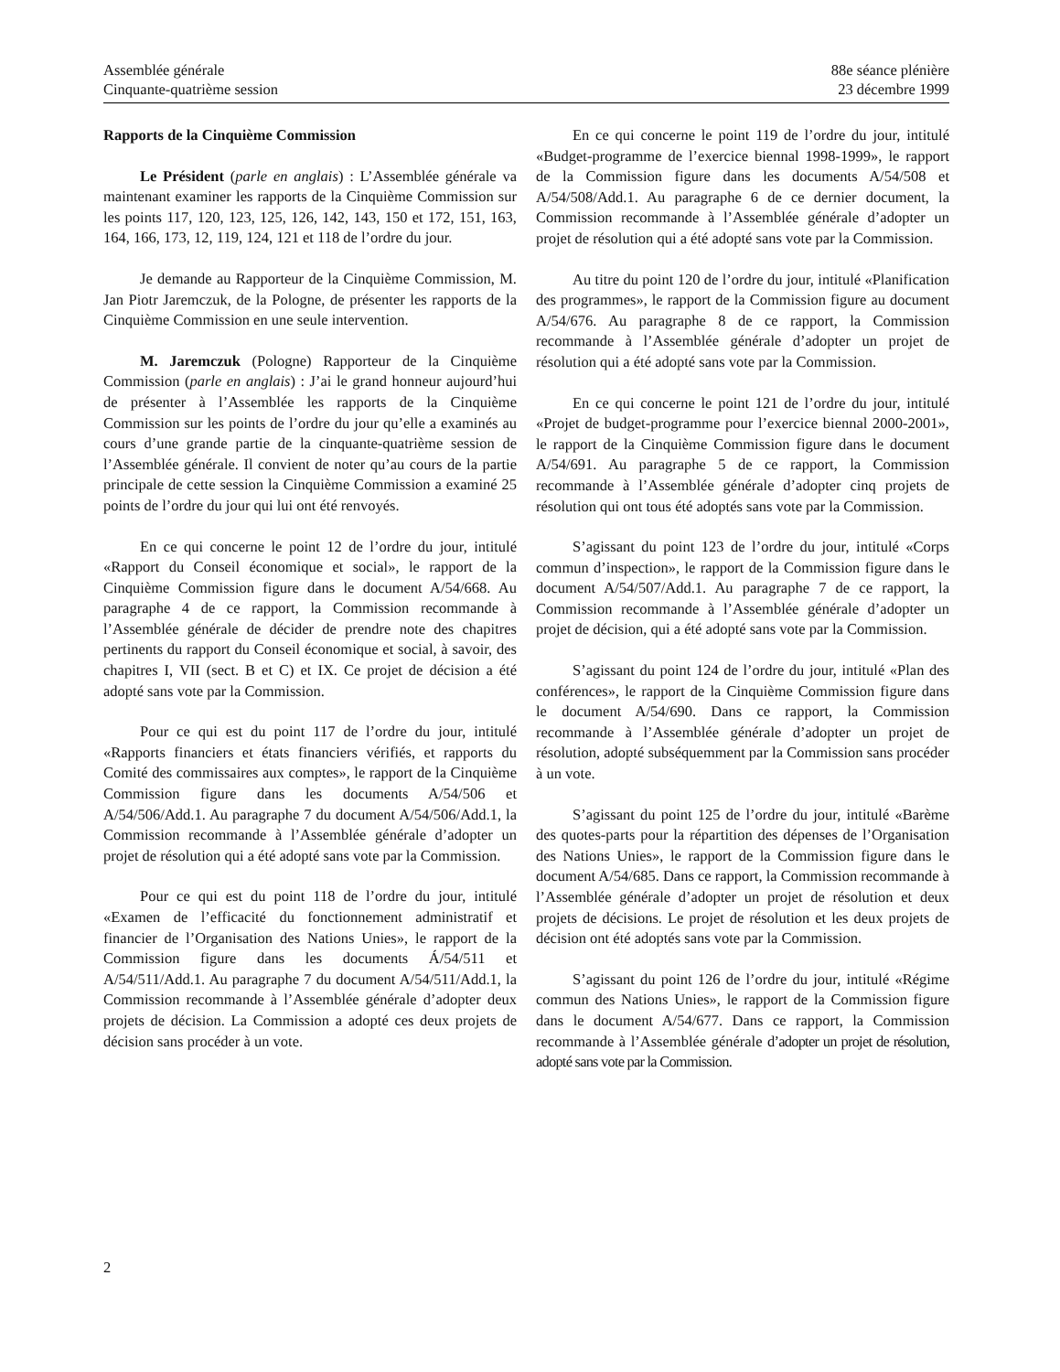Assemblée générale
Cinquante-quatrième session
88e séance plénière
23 décembre 1999
Rapports de la Cinquième Commission
Le Président (parle en anglais) : L’Assemblée générale va maintenant examiner les rapports de la Cinquième Commission sur les points 117, 120, 123, 125, 126, 142, 143, 150 et 172, 151, 163, 164, 166, 173, 12, 119, 124, 121 et 118 de l’ordre du jour.
Je demande au Rapporteur de la Cinquième Commission, M. Jan Piotr Jaremczuk, de la Pologne, de présenter les rapports de la Cinquième Commission en une seule intervention.
M. Jaremczuk (Pologne) Rapporteur de la Cinquième Commission (parle en anglais) : J’ai le grand honneur aujourd’hui de présenter à l’Assemblée les rapports de la Cinquième Commission sur les points de l’ordre du jour qu’elle a examinés au cours d’une grande partie de la cinquante-quatrième session de l’Assemblée générale. Il convient de noter qu’au cours de la partie principale de cette session la Cinquième Commission a examiné 25 points de l’ordre du jour qui lui ont été renvoyés.
En ce qui concerne le point 12 de l’ordre du jour, intitulé «Rapport du Conseil économique et social», le rapport de la Cinquième Commission figure dans le document A/54/668. Au paragraphe 4 de ce rapport, la Commission recommande à l’Assemblée générale de décider de prendre note des chapitres pertinents du rapport du Conseil économique et social, à savoir, des chapitres I, VII (sect. B et C) et IX. Ce projet de décision a été adopté sans vote par la Commission.
Pour ce qui est du point 117 de l’ordre du jour, intitulé «Rapports financiers et états financiers vérifiés, et rapports du Comité des commissaires aux comptes», le rapport de la Cinquième Commission figure dans les documents A/54/506 et A/54/506/Add.1. Au paragraphe 7 du document A/54/506/Add.1, la Commission recommande à l’Assemblée générale d’adopter un projet de résolution qui a été adopté sans vote par la Commission.
Pour ce qui est du point 118 de l’ordre du jour, intitulé «Examen de l’efficacité du fonctionnement administratif et financier de l’Organisation des Nations Unies», le rapport de la Commission figure dans les documents Á/54/511 et A/54/511/Add.1. Au paragraphe 7 du document A/54/511/Add.1, la Commission recommande à l’Assemblée générale d’adopter deux projets de décision. La Commission a adopté ces deux projets de décision sans procéder à un vote.
En ce qui concerne le point 119 de l’ordre du jour, intitulé «Budget-programme de l’exercice biennal 1998-1999», le rapport de la Commission figure dans les documents A/54/508 et A/54/508/Add.1. Au paragraphe 6 de ce dernier document, la Commission recommande à l’Assemblée générale d’adopter un projet de résolution qui a été adopté sans vote par la Commission.
Au titre du point 120 de l’ordre du jour, intitulé «Planification des programmes», le rapport de la Commission figure au document A/54/676. Au paragraphe 8 de ce rapport, la Commission recommande à l’Assemblée générale d’adopter un projet de résolution qui a été adopté sans vote par la Commission.
En ce qui concerne le point 121 de l’ordre du jour, intitulé «Projet de budget-programme pour l’exercice biennal 2000-2001», le rapport de la Cinquième Commission figure dans le document A/54/691. Au paragraphe 5 de ce rapport, la Commission recommande à l’Assemblée générale d’adopter cinq projets de résolution qui ont tous été adoptés sans vote par la Commission.
S’agissant du point 123 de l’ordre du jour, intitulé «Corps commun d’inspection», le rapport de la Commission figure dans le document A/54/507/Add.1. Au paragraphe 7 de ce rapport, la Commission recommande à l’Assemblée générale d’adopter un projet de décision, qui a été adopté sans vote par la Commission.
S’agissant du point 124 de l’ordre du jour, intitulé «Plan des conférences», le rapport de la Cinquième Commission figure dans le document A/54/690. Dans ce rapport, la Commission recommande à l’Assemblée générale d’adopter un projet de résolution, adopté subséquemment par la Commission sans procéder à un vote.
S’agissant du point 125 de l’ordre du jour, intitulé «Barème des quotes-parts pour la répartition des dépenses de l’Organisation des Nations Unies», le rapport de la Commission figure dans le document A/54/685. Dans ce rapport, la Commission recommande à l’Assemblée générale d’adopter un projet de résolution et deux projets de décisions. Le projet de résolution et les deux projets de décision ont été adoptés sans vote par la Commission.
S’agissant du point 126 de l’ordre du jour, intitulé «Régime commun des Nations Unies», le rapport de la Commission figure dans le document A/54/677. Dans ce rapport, la Commission recommande à l’Assemblée générale d’adopter un projet de résolution, adopté sans vote par la Commission.
2